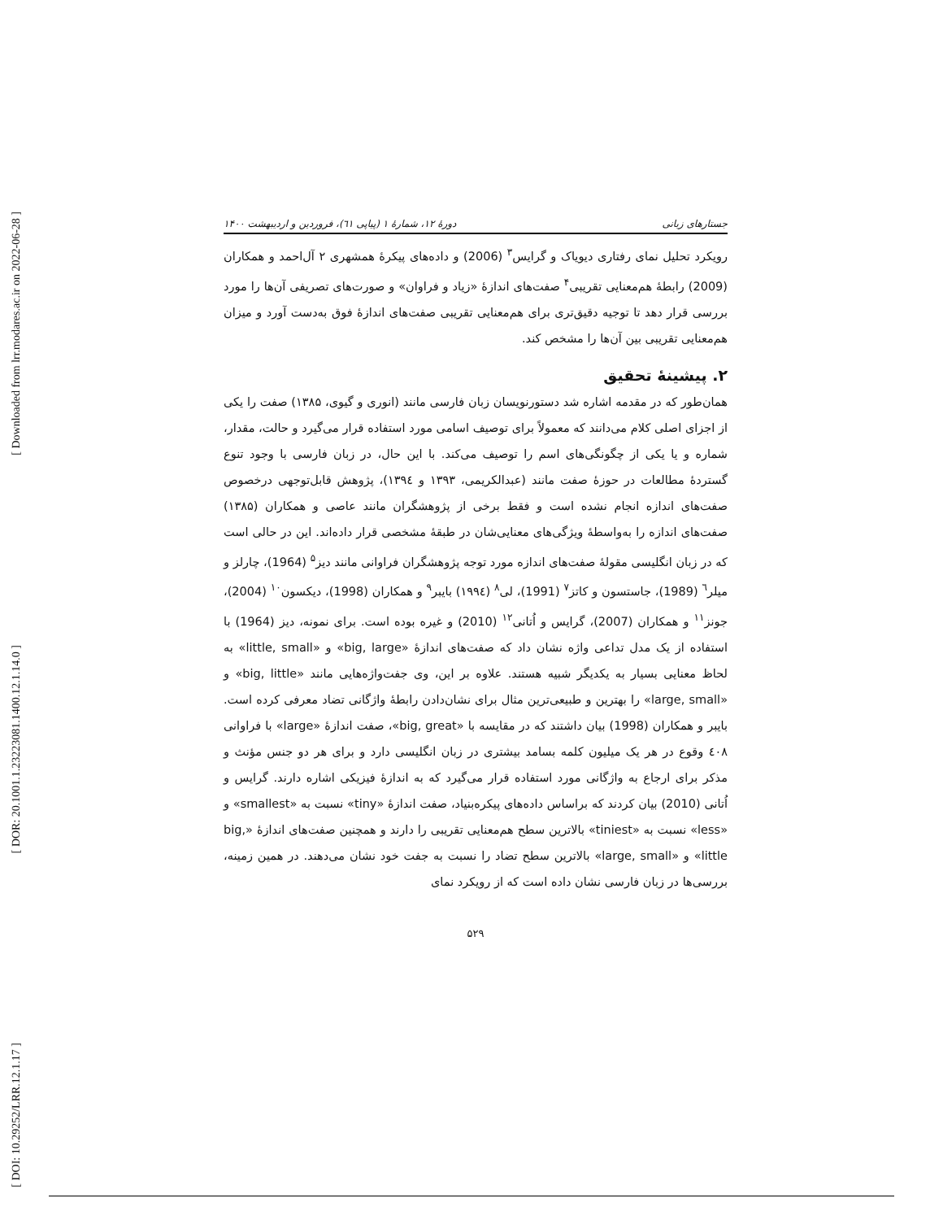[ Downloaded from lrr.modares.ac.ir on 2022-06-28 ]
[ DOR: 20.1001.1.23223081.1400.12.1.14.0 ]
[ DOI: 10.29252/LRR.12.1.17 ]
جستارهای زبانی دورهٔ ۱۲، شمارهٔ ۱ (پیاپی ٦١)، فروردین و اردیبهشت ۱۴۰۰
رویکرد تحلیل نمای رفتاری دیویاک و گرایس<sup>۳</sup> (2006) و داده‌های پیکرهٔ همشهری ۲ آل‌احمد و همکاران (2009) رابطهٔ هم‌معنایی تقریبی<sup>۴</sup> صفت‌های اندازهٔ «زیاد و فراوان» و صورت‌های تصریفی آن‌ها را مورد بررسی قرار دهد تا توجیه دقیق‌تری برای هم‌معنایی تقریبی صفت‌های اندازهٔ فوق به‌دست آورد و میزان هم‌معنایی تقریبی بین آن‌ها را مشخص کند.
۲. پیشینهٔ تحقیق
همان‌طور که در مقدمه اشاره شد دستورنویسان زبان فارسی مانند (انوری و گیوی، ۱۳۸۵) صفت را یکی از اجزای اصلی کلام می‌دانند که معمولاً برای توصیف اسامی مورد استفاده قرار می‌گیرد و حالت، مقدار، شماره و یا یکی از چگونگی‌های اسم را توصیف می‌کند. با این حال، در زبان فارسی با وجود تنوع گستردهٔ مطالعات در حوزهٔ صفت مانند (عبدالکریمی، ۱۳۹۳ و ۱۳۹٤)، پژوهش قابل‌توجهی درخصوص صفت‌های اندازه انجام نشده است و فقط برخی از پژوهشگران مانند عاصی و همکاران (۱۳۸۵) صفت‌های اندازه را به‌واسطهٔ ویژگی‌های معنایی‌شان در طبقهٔ مشخصی قرار داده‌اند. این در حالی است که در زبان انگلیسی مقولهٔ صفت‌های اندازه مورد توجه پژوهشگران فراوانی مانند دیز<sup>۵</sup> (1964)، چارلز و میلر<sup>٦</sup> (1989)، جاستسون و کاتز<sup>۷</sup> (1991)، لی<sup>۸</sup> (۱۹۹٤) بایبر<sup>۹</sup> و همکاران (1998)، دیکسون<sup>۱۰</sup> (2004)، جونز<sup>۱۱</sup> و همکاران (2007)، گرایس و اُتانی<sup>۱۲</sup> (2010) و غیره بوده است. برای نمونه، دیز (1964) با استفاده از یک مدل تداعی واژه نشان داد که صفت‌های اندازهٔ «big, large» و «little, small» به لحاظ معنایی بسیار به یکدیگر شبیه هستند. علاوه بر این، وی جفت‌واژه‌هایی مانند «big, little» و «large, small» را بهترین و طبیعی‌ترین مثال برای نشان‌دادن رابطهٔ واژگانی تضاد معرفی کرده است. بایبر و همکاران (1998) بیان داشتند که در مقایسه با «big, great»، صفت اندازهٔ «large» با فراوانی ٤۰۸ وقوع در هر یک میلیون کلمه بسامد بیشتری در زبان انگلیسی دارد و برای هر دو جنس مؤنث و مذکر برای ارجاع به واژگانی مورد استفاده قرار می‌گیرد که به اندازهٔ فیزیکی اشاره دارند. گرایس و اُتانی (2010) بیان کردند که براساس داده‌های پیکره‌بنیاد، صفت اندازهٔ «tiny» نسبت به «smallest» و «less» نسبت به «tiniest» بالاترین سطح هم‌معنایی تقریبی را دارند و همچنین صفت‌های اندازهٔ «big, little» و «large, small» بالاترین سطح تضاد را نسبت به جفت خود نشان می‌دهند. در همین زمینه، بررسی‌ها در زبان فارسی نشان داده است که از رویکرد نمای
۵۲۹